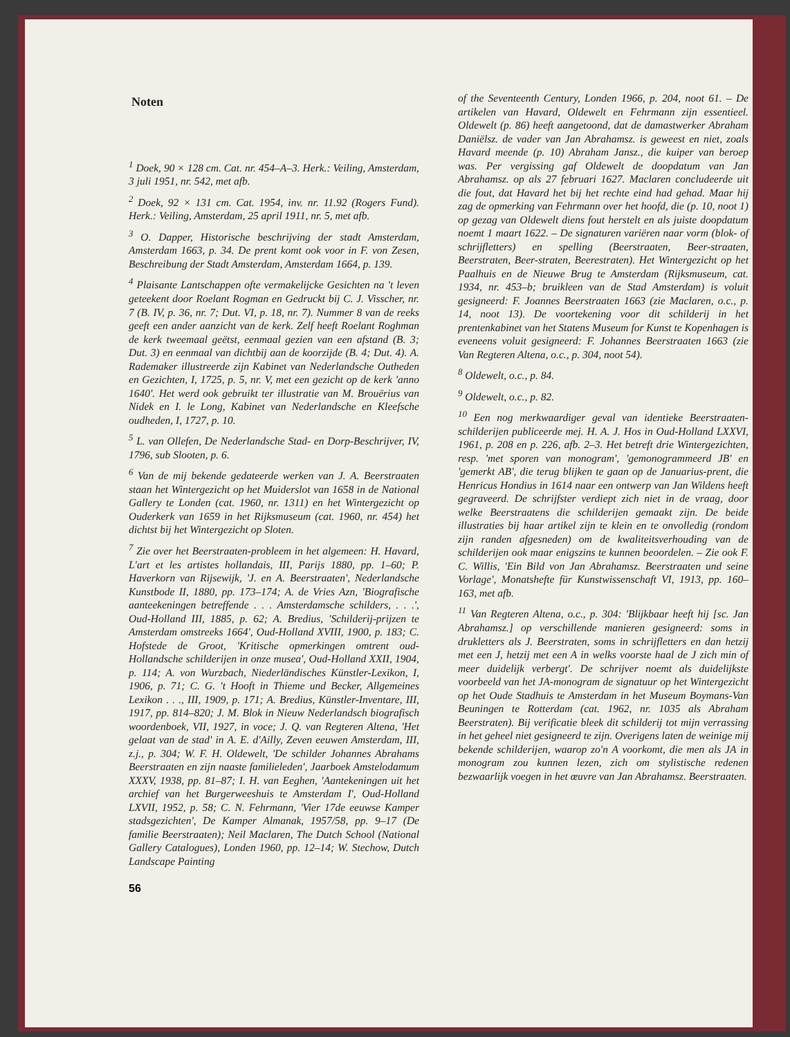Noten
<sup>1</sup> Doek, 90 × 128 cm. Cat. nr. 454–A–3. Herk.: Veiling, Amsterdam, 3 juli 1951, nr. 542, met afb.
<sup>2</sup> Doek, 92 × 131 cm. Cat. 1954, inv. nr. 11.92 (Rogers Fund). Herk.: Veiling, Amsterdam, 25 april 1911, nr. 5, met afb.
<sup>3</sup> O. Dapper, Historische beschrijving der stadt Amsterdam, Amsterdam 1663, p. 34. De prent komt ook voor in F. von Zesen, Beschreibung der Stadt Amsterdam, Amsterdam 1664, p. 139.
<sup>4</sup> Plaisante Lantschappen ofte vermakelijcke Gesichten na 't leven geteekent door Roelant Rogman en Gedruckt bij C. J. Visscher, nr. 7 (B. IV, p. 36, nr. 7; Dut. VI, p. 18, nr. 7). Nummer 8 van de reeks geeft een ander aanzicht van de kerk. Zelf heeft Roelant Roghman de kerk tweemaal geëtst, eenmaal gezien van een afstand (B. 3; Dut. 3) en eenmaal van dichtbij aan de koorzijde (B. 4; Dut. 4). A. Rademaker illustreerde zijn Kabinet van Nederlandsche Outheden en Gezichten, I, 1725, p. 5, nr. V, met een gezicht op de kerk 'anno 1640'. Het werd ook gebruikt ter illustratie van M. Brouërius van Nidek en I. le Long, Kabinet van Nederlandsche en Kleefsche oudheden, I, 1727, p. 10.
<sup>5</sup> L. van Ollefen, De Nederlandsche Stad- en Dorp-Beschrijver, IV, 1796, sub Slooten, p. 6.
<sup>6</sup> Van de mij bekende gedateerde werken van J. A. Beerstraaten staan het Wintergezicht op het Muiderslot van 1658 in de National Gallery te Londen (cat. 1960, nr. 1311) en het Wintergezicht op Ouderkerk van 1659 in het Rijksmuseum (cat. 1960, nr. 454) het dichtst bij het Wintergezicht op Sloten.
<sup>7</sup> Zie over het Beerstraaten-probleem in het algemeen: H. Havard, L'art et les artistes hollandais, III, Parijs 1880, pp. 1–60; P. Haverkorn van Rijsewijk, 'J. en A. Beerstraaten', Nederlandsche Kunstbode II, 1880, pp. 173–174; A. de Vries Azn, 'Biografische aanteekeningen betreffende . . . Amsterdamsche schilders, . . .', Oud-Holland III, 1885, p. 62; A. Bredius, 'Schilderij-prijzen te Amsterdam omstreeks 1664', Oud-Holland XVIII, 1900, p. 183; C. Hofstede de Groot, 'Kritische opmerkingen omtrent oud-Hollandsche schilderijen in onze musea', Oud-Holland XXII, 1904, p. 114; A. von Wurzbach, Niederländisches Künstler-Lexikon, I, 1906, p. 71; C. G. 't Hooft in Thieme und Becker, Allgemeines Lexikon . . ., III, 1909, p. 171; A. Bredius, Künstler-Inventare, III, 1917, pp. 814–820; J. M. Blok in Nieuw Nederlandsch biografisch woordenboek, VII, 1927, in voce; J. Q. van Regteren Altena, 'Het gelaat van de stad' in A. E. d'Ailly, Zeven eeuwen Amsterdam, III, z.j., p. 304; W. F. H. Oldewelt, 'De schilder Johannes Abrahams Beerstraaten en zijn naaste familieleden', Jaarboek Amstelodamum XXXV, 1938, pp. 81–87; I. H. van Eeghen, 'Aantekeningen uit het archief van het Burgerweeshuis te Amsterdam I', Oud-Holland LXVII, 1952, p. 58; C. N. Fehrmann, 'Vier 17de eeuwse Kamper stadsgezichten', De Kamper Almanak, 1957/58, pp. 9–17 (De familie Beerstraaten); Neil Maclaren, The Dutch School (National Gallery Catalogues), Londen 1960, pp. 12–14; W. Stechow, Dutch Landscape Painting
of the Seventeenth Century, Londen 1966, p. 204, noot 61. – De artikelen van Havard, Oldewelt en Fehrmann zijn essentieel. Oldewelt (p. 86) heeft aangetoond, dat de damastwerker Abraham Daniëlsz. de vader van Jan Abrahamsz. is geweest en niet, zoals Havard meende (p. 10) Abraham Jansz., die kuiper van beroep was. Per vergissing gaf Oldewelt de doopdatum van Jan Abrahamsz. op als 27 februari 1627. Maclaren concludeerde uit die fout, dat Havard het bij het rechte eind had gehad. Maar hij zag de opmerking van Fehrmann over het hoofd, die (p. 10, noot 1) op gezag van Oldewelt diens fout herstelt en als juiste doopdatum noemt 1 maart 1622. – De signaturen variëren naar vorm (blok- of schrijfletters) en spelling (Beerstraaten, Beer-straaten, Beerstraten, Beer-straten, Beerestraten). Het Wintergezicht op het Paalhuis en de Nieuwe Brug te Amsterdam (Rijksmuseum, cat. 1934, nr. 453–b; bruikleen van de Stad Amsterdam) is voluit gesigneerd: F. Joannes Beerstraaten 1663 (zie Maclaren, o.c., p. 14, noot 13). De voortekening voor dit schilderij in het prentenkabinet van het Statens Museum for Kunst te Kopenhagen is eveneens voluit gesigneerd: F. Johannes Beerstraaten 1663 (zie Van Regteren Altena, o.c., p. 304, noot 54).
<sup>8</sup> Oldewelt, o.c., p. 84.
<sup>9</sup> Oldewelt, o.c., p. 82.
<sup>10</sup> Een nog merkwaardiger geval van identieke Beerstraaten-schilderijen publiceerde mej. H. A. J. Hos in Oud-Holland LXXVI, 1961, p. 208 en p. 226, afb. 2–3. Het betreft drie Wintergezichten, resp. 'met sporen van monogram', 'gemonogrammeerd JB' en 'gemerkt AB', die terug blijken te gaan op de Januarius-prent, die Henricus Hondius in 1614 naar een ontwerp van Jan Wildens heeft gegraveerd. De schrijfster verdiept zich niet in de vraag, door welke Beerstraatens die schilderijen gemaakt zijn. De beide illustraties bij haar artikel zijn te klein en te onvolledig (rondom zijn randen afgesneden) om de kwaliteitsverhouding van de schilderijen ook maar enigszins te kunnen beoordelen. – Zie ook F. C. Willis, 'Ein Bild von Jan Abrahamsz. Beerstraaten und seine Vorlage', Monatshefte für Kunstwissenschaft VI, 1913, pp. 160–163, met afb.
<sup>11</sup> Van Regteren Altena, o.c., p. 304: 'Blijkbaar heeft hij [sc. Jan Abrahamsz.] op verschillende manieren gesigneerd: soms in drukletters als J. Beerstraten, soms in schrijfletters en dan hetzij met een J, hetzij met een A in welks voorste haal de J zich min of meer duidelijk verbergt'. De schrijver noemt als duidelijkste voorbeeld van het JA-monogram de signatuur op het Wintergezicht op het Oude Stadhuis te Amsterdam in het Museum Boymans-Van Beuningen te Rotterdam (cat. 1962, nr. 1035 als Abraham Beerstraten). Bij verificatie bleek dit schilderij tot mijn verrassing in het geheel niet gesigneerd te zijn. Overigens laten de weinige mij bekende schilderijen, waarop zo'n A voorkomt, die men als JA in monogram zou kunnen lezen, zich om stylistische redenen bezwaarlijk voegen in het œuvre van Jan Abrahamsz. Beerstraaten.
56